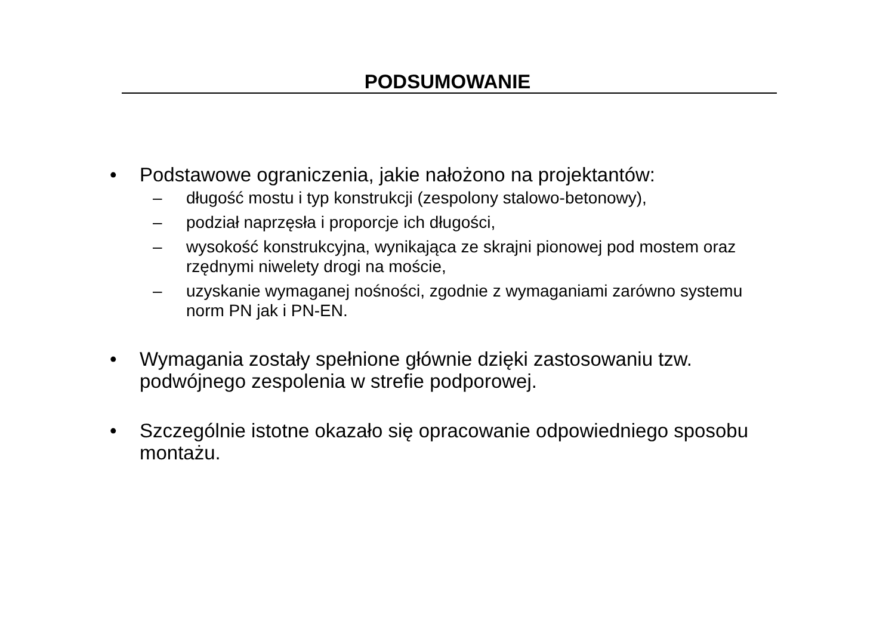PODSUMOWANIE
• Podstawowe ograniczenia, jakie nałożono na projektantów:
– długość mostu i typ konstrukcji (zespolony stalowo-betonowy),
– podział naprzęsła i proporcje ich długości,
– wysokość konstrukcyjna, wynikająca ze skrajni pionowej pod mostem oraz rzędnymi niwelety drogi na moście,
– uzyskanie wymaganej nośności, zgodnie z wymaganiami zarówno systemu norm PN jak i PN-EN.
• Wymagania zostały spełnione głównie dzięki zastosowaniu tzw. podwójnego zespolenia w strefie podporowej.
• Szczególnie istotne okazało się opracowanie odpowiedniego sposobu montażu.